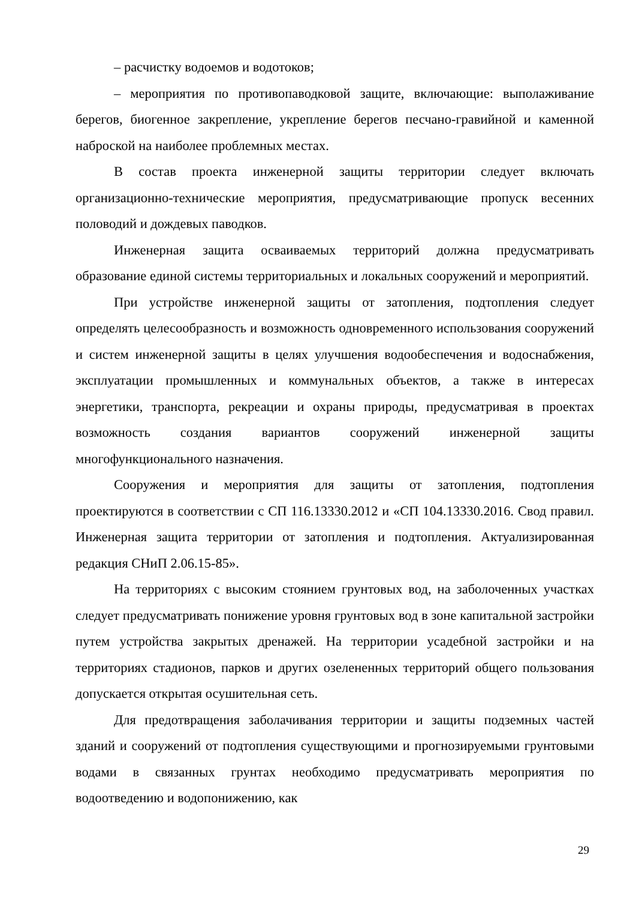– расчистку водоемов и водотоков;
– мероприятия по противопаводковой защите, включающие: выполаживание берегов, биогенное закрепление, укрепление берегов песчано-гравийной и каменной наброской на наиболее проблемных местах.
В состав проекта инженерной защиты территории следует включать организационно-технические мероприятия, предусматривающие пропуск весенних половодий и дождевых паводков.
Инженерная защита осваиваемых территорий должна предусматривать образование единой системы территориальных и локальных сооружений и мероприятий.
При устройстве инженерной защиты от затопления, подтопления следует определять целесообразность и возможность одновременного использования сооружений и систем инженерной защиты в целях улучшения водообеспечения и водоснабжения, эксплуатации промышленных и коммунальных объектов, а также в интересах энергетики, транспорта, рекреации и охраны природы, предусматривая в проектах возможность создания вариантов сооружений инженерной защиты многофункционального назначения.
Сооружения и мероприятия для защиты от затопления, подтопления проектируются в соответствии с СП 116.13330.2012 и «СП 104.13330.2016. Свод правил. Инженерная защита территории от затопления и подтопления. Актуализированная редакция СНиП 2.06.15-85».
На территориях с высоким стоянием грунтовых вод, на заболоченных участках следует предусматривать понижение уровня грунтовых вод в зоне капитальной застройки путем устройства закрытых дренажей. На территории усадебной застройки и на территориях стадионов, парков и других озелененных территорий общего пользования допускается открытая осушительная сеть.
Для предотвращения заболачивания территории и защиты подземных частей зданий и сооружений от подтопления существующими и прогнозируемыми грунтовыми водами в связанных грунтах необходимо предусматривать мероприятия по водоотведению и водопонижению, как
29